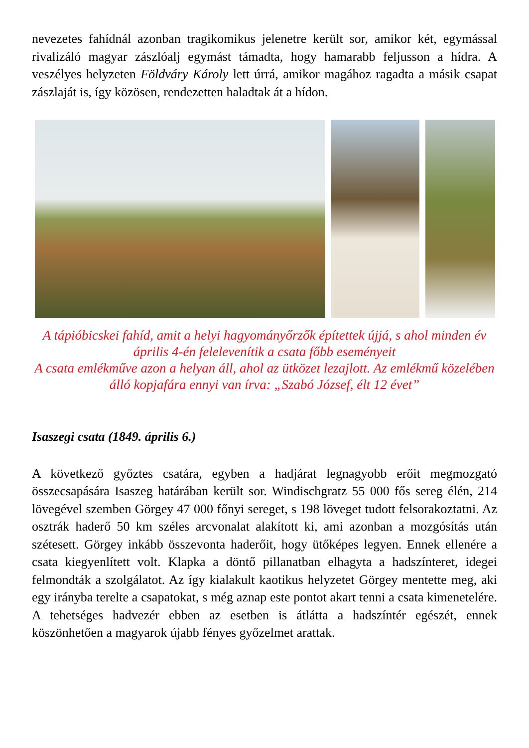nevezetes fahídnál azonban tragikomikus jelenetre került sor, amikor két, egymással rivalizáló magyar zászlóalj egymást támadta, hogy hamarabb feljusson a hídra. A veszélyes helyzeten Földváry Károly lett úrrá, amikor magához ragadta a másik csapat zászlaját is, így közösen, rendezetten haladtak át a hídon.
A tápióbicskei fahíd, amit a helyi hagyományőrzők építettek újjá, s ahol minden év április 4-én felelevenítik a csata főbb eseményeit
A csata emlékműve azon a helyan áll, ahol az ütközet lezajlott. Az emlékmű közelében álló kopjafára ennyi van írva: „Szabó József, élt 12 évet”
Isaszegi csata (1849. április 6.)
A következő győztes csatára, egyben a hadjárat legnagyobb erőit megmozgató összecsapására Isaszeg határában került sor. Windischgratz 55 000 fős sereg élén, 214 lövegével szemben Görgey 47 000 főnyi sereget, s 198 löveget tudott felsorakoztatni. Az osztrák haderő 50 km széles arcvonalat alakított ki, ami azonban a mozgósítás után szétesett. Görgey inkább összevonta haderőit, hogy ütőképes legyen. Ennek ellenére a csata kiegyenlített volt. Klapka a döntő pillanatban elhagyta a hadszínteret, idegei felmondták a szolgálatot. Az így kialakult kaotikus helyzetet Görgey mentette meg, aki egy irányba terelte a csapatokat, s még aznap este pontot akart tenni a csata kimenetelére. A tehetséges hadvezér ebben az esetben is átlátta a hadszíntér egészét, ennek köszönhetően a magyarok újabb fényes győzelmet arattak.